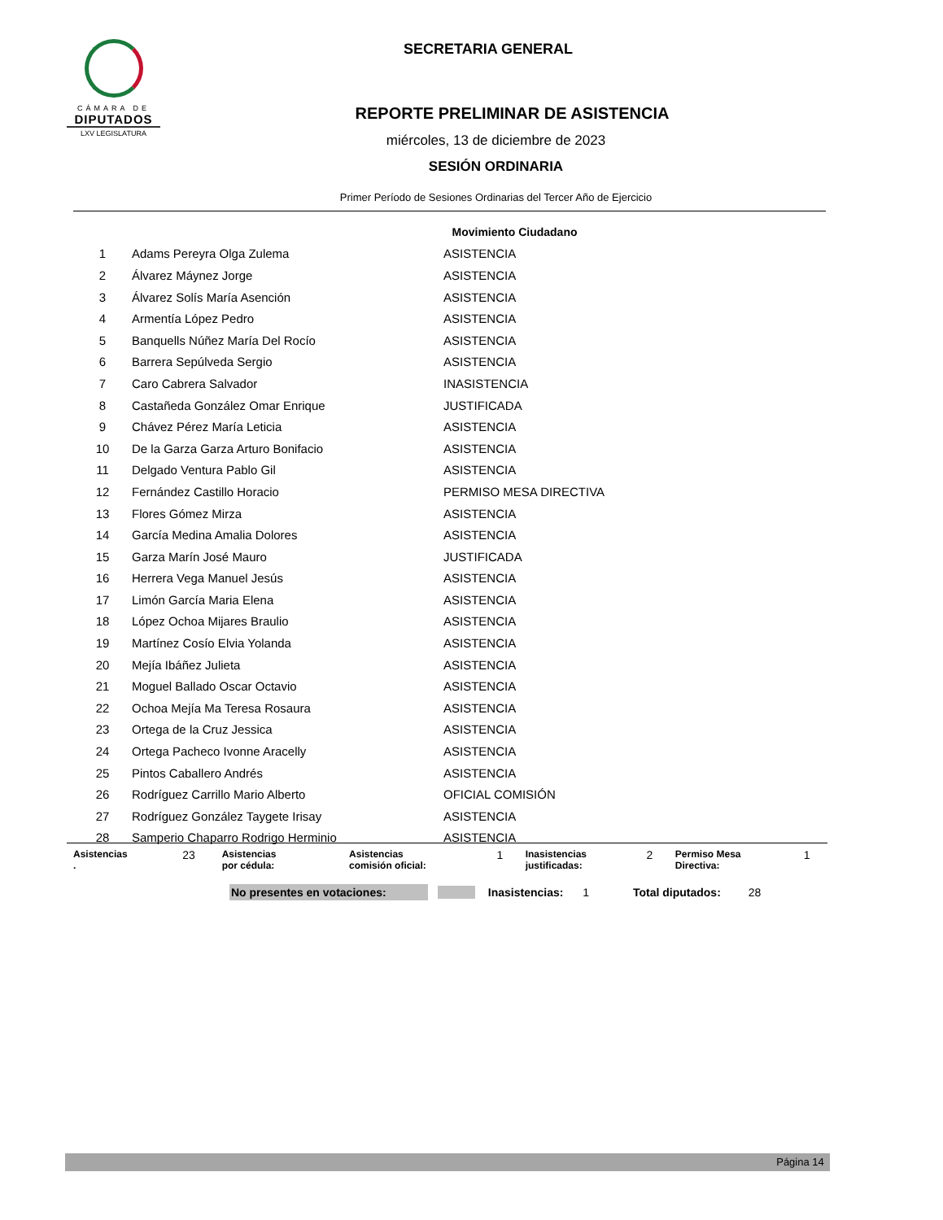CÁMARA DE
DIPUTADOS
LXV LEGISLATURA
SECRETARIA GENERAL
REPORTE PRELIMINAR DE ASISTENCIA
miércoles, 13 de diciembre de 2023
SESIÓN ORDINARIA
Primer Período de Sesiones Ordinarias del Tercer Año de Ejercicio
| Movimiento Ciudadano | | |
| 1 | Adams Pereyra Olga Zulema | ASISTENCIA |
| 2 | Álvarez Máynez Jorge | ASISTENCIA |
| 3 | Álvarez Solís María Asención | ASISTENCIA |
| 4 | Armentía López Pedro | ASISTENCIA |
| 5 | Banquells Núñez María Del Rocío | ASISTENCIA |
| 6 | Barrera Sepúlveda Sergio | ASISTENCIA |
| 7 | Caro Cabrera Salvador | INASISTENCIA |
| 8 | Castañeda González Omar Enrique | JUSTIFICADA |
| 9 | Chávez Pérez María Leticia | ASISTENCIA |
| 10 | De la Garza Garza Arturo Bonifacio | ASISTENCIA |
| 11 | Delgado Ventura Pablo Gil | ASISTENCIA |
| 12 | Fernández Castillo Horacio | PERMISO MESA DIRECTIVA |
| 13 | Flores Gómez Mirza | ASISTENCIA |
| 14 | García Medina Amalia Dolores | ASISTENCIA |
| 15 | Garza Marín José Mauro | JUSTIFICADA |
| 16 | Herrera Vega Manuel Jesús | ASISTENCIA |
| 17 | Limón García Maria Elena | ASISTENCIA |
| 18 | López Ochoa Mijares Braulio | ASISTENCIA |
| 19 | Martínez Cosío Elvia Yolanda | ASISTENCIA |
| 20 | Mejía Ibáñez Julieta | ASISTENCIA |
| 21 | Moguel Ballado Oscar Octavio | ASISTENCIA |
| 22 | Ochoa Mejía Ma Teresa Rosaura | ASISTENCIA |
| 23 | Ortega de la Cruz Jessica | ASISTENCIA |
| 24 | Ortega Pacheco Ivonne Aracelly | ASISTENCIA |
| 25 | Pintos Caballero Andrés | ASISTENCIA |
| 26 | Rodríguez Carrillo Mario Alberto | OFICIAL COMISIÓN |
| 27 | Rodríguez González Taygete Irisay | ASISTENCIA |
| 28 | Samperio Chaparro Rodrigo Herminio | ASISTENCIA |
| Asistencias . | 23 | Asistencias por cédula: | | Asistencias comisión oficial: | 1 | Inasistencias justificadas: | 2 | Permiso Mesa Directiva: | 1 |
No presentes en votaciones: Inasistencias: 1 Total diputados: 28
Página 14